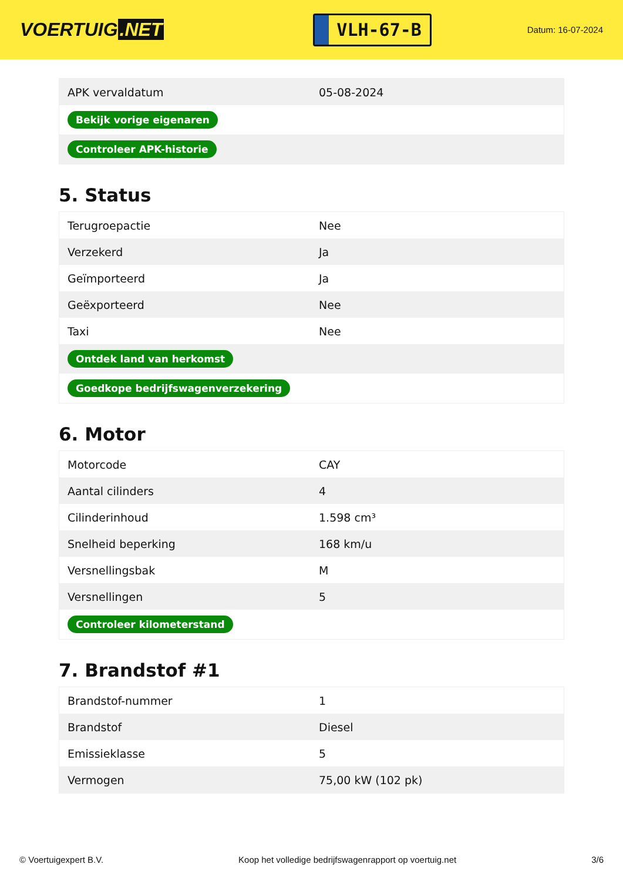VOERTUIG.NET
VLH-67-B
Datum: 16-07-2024
| APK vervaldatum | 05-08-2024 |
| Bekijk vorige eigenaren | |
| Controleer APK-historie | |
5. Status
| Terugroepactie | Nee |
| Verzekerd | Ja |
| Geïmporteerd | Ja |
| Geëxporteerd | Nee |
| Taxi | Nee |
| Ontdek land van herkomst | |
| Goedkope bedrijfswagenverzekering | |
6. Motor
| Motorcode | CAY |
| Aantal cilinders | 4 |
| Cilinderinhoud | 1.598 cm³ |
| Snelheid beperking | 168 km/u |
| Versnellingsbak | M |
| Versnellingen | 5 |
| Controleer kilometerstand | |
7. Brandstof #1
| Brandstof-nummer | 1 |
| Brandstof | Diesel |
| Emissieklasse | 5 |
| Vermogen | 75,00 kW (102 pk) |
© Voertuigexpert B.V. Koop het volledige bedrijfswagenrapport op voertuig.net 3/6